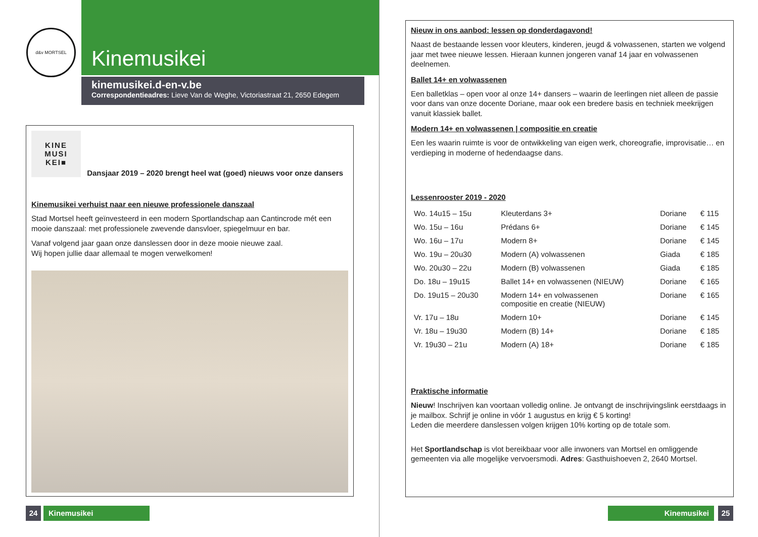d&v MORTSEL
Kinemusikei
kinemusikei.d-en-v.be
Correspondentieadres: Lieve Van de Weghe, Victoriastraat 21, 2650 Edegem
KINE
MUSI
KEI■ Dansjaar 2019 – 2020 brengt heel wat (goed) nieuws voor onze dansers
Kinemusikei verhuist naar een nieuwe professionele danszaal
Stad Mortsel heeft geïnvesteerd in een modern Sportlandschap aan Cantincrode mét een mooie danszaal: met professionele zwevende dansvloer, spiegelmuur en bar.
Vanaf volgend jaar gaan onze danslessen door in deze mooie nieuwe zaal.
Wij hopen jullie daar allemaal te mogen verwelkomen!
24 Kinemusikei
Nieuw in ons aanbod: lessen op donderdagavond!
Naast de bestaande lessen voor kleuters, kinderen, jeugd & volwassenen, starten we volgend jaar met twee nieuwe lessen. Hieraan kunnen jongeren vanaf 14 jaar en volwassenen deelnemen.
Ballet 14+ en volwassenen
Een balletklas – open voor al onze 14+ dansers – waarin de leerlingen niet alleen de passie voor dans van onze docente Doriane, maar ook een bredere basis en techniek meekrijgen vanuit klassiek ballet.
Modern 14+ en volwassenen | compositie en creatie
Een les waarin ruimte is voor de ontwikkeling van eigen werk, choreografie, improvisatie… en verdieping in moderne of hedendaagse dans.
Lessenrooster 2019 - 2020
| Wo. 14u15 – 15u | Kleuterdans 3+ | Doriane | € 115 |
| Wo. 15u – 16u | Prédans 6+ | Doriane | € 145 |
| Wo. 16u – 17u | Modern 8+ | Doriane | € 145 |
| Wo. 19u – 20u30 | Modern (A) volwassenen | Giada | € 185 |
| Wo. 20u30 – 22u | Modern (B) volwassenen | Giada | € 185 |
| Do. 18u – 19u15 | Ballet 14+ en volwassenen (NIEUW) | Doriane | € 165 |
| Do. 19u15 – 20u30 | Modern 14+ en volwassenen compositie en creatie (NIEUW) | Doriane | € 165 |
| Vr. 17u – 18u | Modern 10+ | Doriane | € 145 |
| Vr. 18u – 19u30 | Modern (B) 14+ | Doriane | € 185 |
| Vr. 19u30 – 21u | Modern (A) 18+ | Doriane | € 185 |
Praktische informatie
Nieuw! Inschrijven kan voortaan volledig online. Je ontvangt de inschrijvingslink eerstdaags in je mailbox. Schrijf je online in vóór 1 augustus en krijg € 5 korting!
Leden die meerdere danslessen volgen krijgen 10% korting op de totale som.
Het Sportlandschap is vlot bereikbaar voor alle inwoners van Mortsel en omliggende gemeenten via alle mogelijke vervoersmodi. Adres: Gasthuishoeven 2, 2640 Mortsel.
Kinemusikei 25